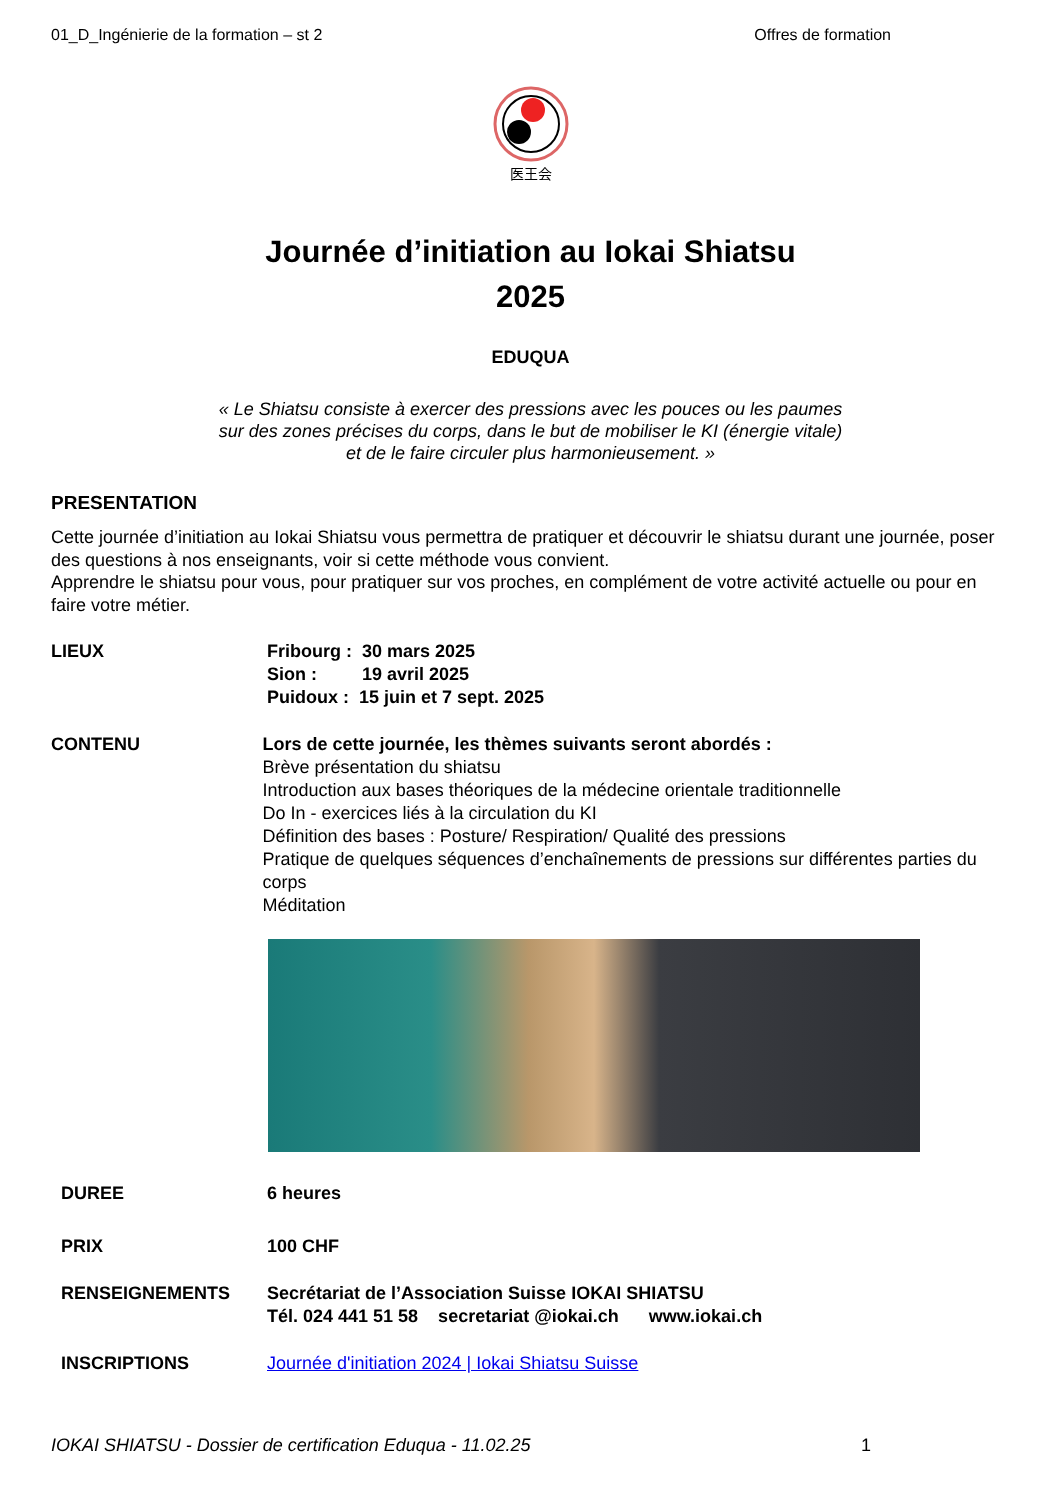01_D_Ingénierie de la formation – st 2 Offres de formation
医王会
Journée d’initiation au Iokai Shiatsu
2025
EDUQUA
« Le Shiatsu consiste à exercer des pressions avec les pouces ou les paumes
sur des zones précises du corps, dans le but de mobiliser le KI (énergie vitale)
et de le faire circuler plus harmonieusement. »
PRESENTATION
Cette journée d’initiation au Iokai Shiatsu vous permettra de pratiquer et découvrir le shiatsu durant une journée, poser des questions à nos enseignants, voir si cette méthode vous convient.
Apprendre le shiatsu pour vous, pour pratiquer sur vos proches, en complément de votre activité actuelle ou pour en faire votre métier.
LIEUX Fribourg : 30 mars 2025
Sion : 19 avril 2025
Puidoux : 15 juin et 7 sept. 2025
CONTENU Lors de cette journée, les thèmes suivants seront abordés :
Brève présentation du shiatsu
Introduction aux bases théoriques de la médecine orientale traditionnelle
Do In - exercices liés à la circulation du KI
Définition des bases : Posture/ Respiration/ Qualité des pressions
Pratique de quelques séquences d’enchaînements de pressions sur différentes parties du corps
Méditation
DUREE 6 heures
PRIX 100 CHF
RENSEIGNEMENTS Secrétariat de l’Association Suisse IOKAI SHIATSU
Tél. 024 441 51 58 secretariat @iokai.ch www.iokai.ch
INSCRIPTIONS Journée d'initiation 2024 | Iokai Shiatsu Suisse
IOKAI SHIATSU - Dossier de certification Eduqua - 11.02.25 1